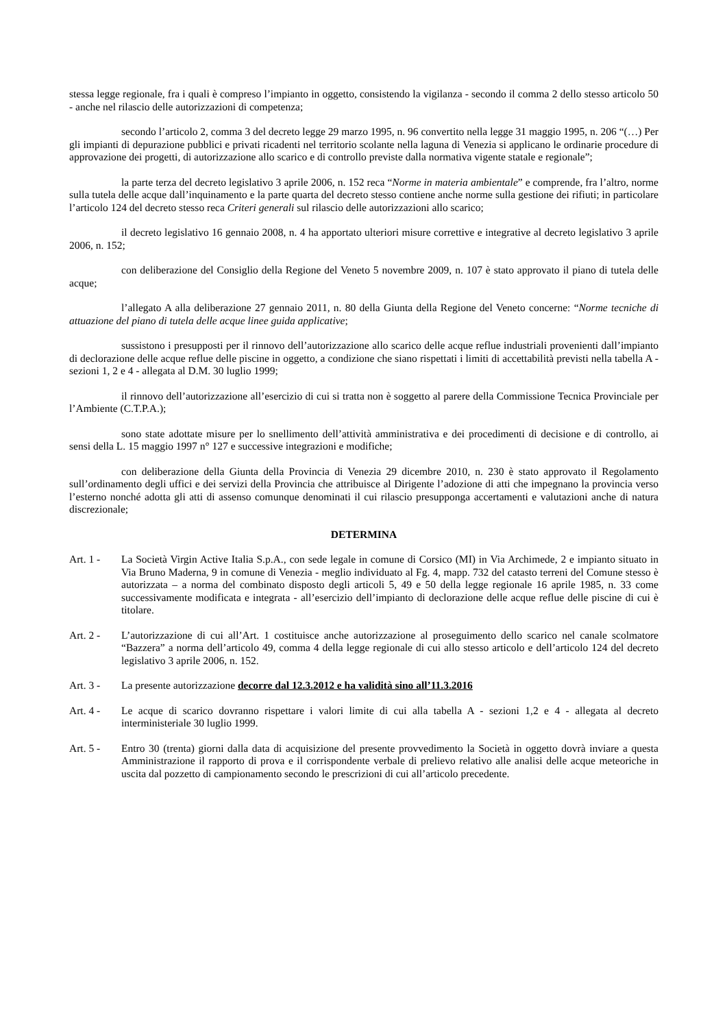stessa legge regionale, fra i quali è compreso l’impianto in oggetto, consistendo la vigilanza - secondo il comma 2 dello stesso articolo 50 - anche nel rilascio delle autorizzazioni di competenza;
secondo l’articolo 2, comma 3 del decreto legge 29 marzo 1995, n. 96 convertito nella legge 31 maggio 1995, n. 206 “(…) Per gli impianti di depurazione pubblici e privati ricadenti nel territorio scolante nella laguna di Venezia si applicano le ordinarie procedure di approvazione dei progetti, di autorizzazione allo scarico e di controllo previste dalla normativa vigente statale e regionale”;
la parte terza del decreto legislativo 3 aprile 2006, n. 152 reca “Norme in materia ambientale” e comprende, fra l’altro, norme sulla tutela delle acque dall’inquinamento e la parte quarta del decreto stesso contiene anche norme sulla gestione dei rifiuti; in particolare l’articolo 124 del decreto stesso reca Criteri generali sul rilascio delle autorizzazioni allo scarico;
il decreto legislativo 16 gennaio 2008, n. 4 ha apportato ulteriori misure correttive e integrative al decreto legislativo 3 aprile 2006, n. 152;
con deliberazione del Consiglio della Regione del Veneto 5 novembre 2009, n. 107 è stato approvato il piano di tutela delle acque;
l’allegato A alla deliberazione 27 gennaio 2011, n. 80 della Giunta della Regione del Veneto concerne: “Norme tecniche di attuazione del piano di tutela delle acque linee guida applicative;
sussistono i presupposti per il rinnovo dell’autorizzazione allo scarico delle acque reflue industriali provenienti dall’impianto di declorazione delle acque reflue delle piscine in oggetto, a condizione che siano rispettati i limiti di accettabilità previsti nella tabella A - sezioni 1, 2 e 4 - allegata al D.M. 30 luglio 1999;
il rinnovo dell’autorizzazione all’esercizio di cui si tratta non è soggetto al parere della Commissione Tecnica Provinciale per l’Ambiente (C.T.P.A.);
sono state adottate misure per lo snellimento dell’attività amministrativa e dei procedimenti di decisione e di controllo, ai sensi della L. 15 maggio 1997 n° 127 e successive integrazioni e modifiche;
con deliberazione della Giunta della Provincia di Venezia 29 dicembre 2010, n. 230 è stato approvato il Regolamento sull’ordinamento degli uffici e dei servizi della Provincia che attribuisce al Dirigente l’adozione di atti che impegnano la provincia verso l’esterno nonché adotta gli atti di assenso comunque denominati il cui rilascio presupponga accertamenti e valutazioni anche di natura discrezionale;
DETERMINA
Art. 1 - La Società Virgin Active Italia S.p.A., con sede legale in comune di Corsico (MI) in Via Archimede, 2 e impianto situato in Via Bruno Maderna, 9 in comune di Venezia - meglio individuato al Fg. 4, mapp. 732 del catasto terreni del Comune stesso è autorizzata – a norma del combinato disposto degli articoli 5, 49 e 50 della legge regionale 16 aprile 1985, n. 33 come successivamente modificata e integrata - all’esercizio dell’impianto di declorazione delle acque reflue delle piscine di cui è titolare.
Art. 2 - L’autorizzazione di cui all’Art. 1 costituisce anche autorizzazione al proseguimento dello scarico nel canale scolmatore “Bazzera” a norma dell’articolo 49, comma 4 della legge regionale di cui allo stesso articolo e dell’articolo 124 del decreto legislativo 3 aprile 2006, n. 152.
Art. 3 - La presente autorizzazione decorre dal 12.3.2012 e ha validità sino all’11.3.2016
Art. 4 - Le acque di scarico dovranno rispettare i valori limite di cui alla tabella A - sezioni 1,2 e 4 - allegata al decreto interministeriale 30 luglio 1999.
Art. 5 - Entro 30 (trenta) giorni dalla data di acquisizione del presente provvedimento la Società in oggetto dovrà inviare a questa Amministrazione il rapporto di prova e il corrispondente verbale di prelievo relativo alle analisi delle acque meteoriche in uscita dal pozzetto di campionamento secondo le prescrizioni di cui all’articolo precedente.